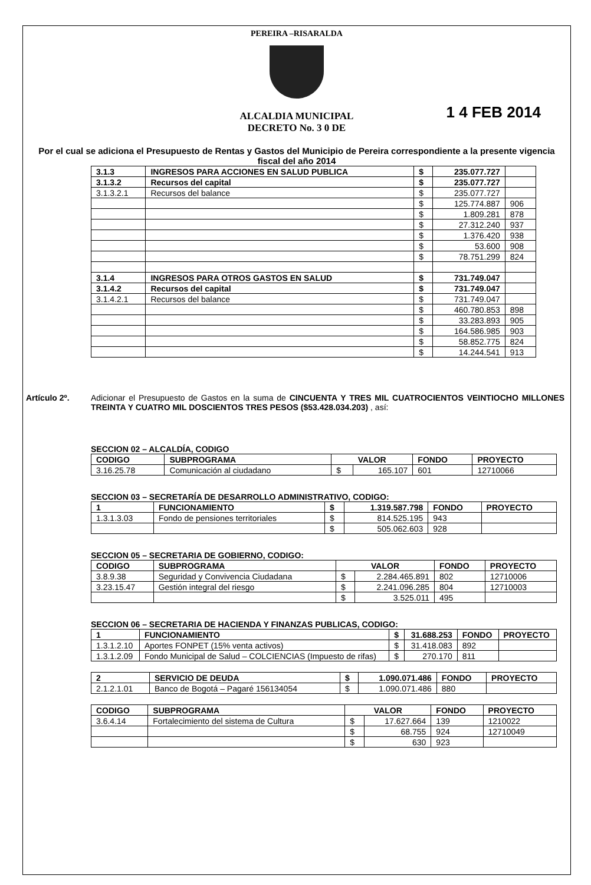PEREIRA –RISARALDA
ALCALDIA MUNICIPAL
DECRETO No. 3 0 DE
1 4 FEB 2014
Por el cual se adiciona el Presupuesto de Rentas y Gastos del Municipio de Pereira correspondiente a la presente vigencia fiscal del año 2014
| 3.1.3 | INGRESOS PARA ACCIONES EN SALUD PUBLICA | $ | 235.077.727 | |
| 3.1.3.2 | Recursos del capital | $ | 235.077.727 | |
| 3.1.3.2.1 | Recursos del balance | $ | 235.077.727 | |
| | | $ | 125.774.887 | 906 |
| | | $ | 1.809.281 | 878 |
| | | $ | 27.312.240 | 937 |
| | | $ | 1.376.420 | 938 |
| | | $ | 53.600 | 908 |
| | | $ | 78.751.299 | 824 |
| 3.1.4 | INGRESOS PARA OTROS GASTOS EN SALUD | $ | 731.749.047 | |
| 3.1.4.2 | Recursos del capital | $ | 731.749.047 | |
| 3.1.4.2.1 | Recursos del balance | $ | 731.749.047 | |
| | | $ | 460.780.853 | 898 |
| | | $ | 33.283.893 | 905 |
| | | $ | 164.586.985 | 903 |
| | | $ | 58.852.775 | 824 |
| | | $ | 14.244.541 | 913 |
Artículo 2º. Adicionar el Presupuesto de Gastos en la suma de CINCUENTA Y TRES MIL CUATROCIENTOS VEINTIOCHO MILLONES TREINTA Y CUATRO MIL DOSCIENTOS TRES PESOS ($53.428.034.203) , así:
SECCION 02 – ALCALDÍA, CODIGO
| CODIGO | SUBPROGRAMA | VALOR | | FONDO | PROYECTO |
| --- | --- | --- | --- | --- | --- |
| 3.16.25.78 | Comunicación al ciudadano | $ | 165.107 | 601 | 12710066 |
SECCION 03 – SECRETARÍA DE DESARROLLO ADMINISTRATIVO, CODIGO:
| 1 | FUNCIONAMIENTO | $ | 1.319.587.798 | FONDO | PROYECTO |
| --- | --- | --- | --- | --- | --- |
| 1.3.1.3.03 | Fondo de pensiones territoriales | $ | 814.525.195 | 943 | |
| | | $ | 505.062.603 | 928 | |
SECCION 05 – SECRETARIA DE GOBIERNO, CODIGO:
| CODIGO | SUBPROGRAMA | VALOR | | FONDO | PROYECTO |
| --- | --- | --- | --- | --- | --- |
| 3.8.9.38 | Seguridad y Convivencia Ciudadana | $ | 2.284.465.891 | 802 | 12710006 |
| 3.23.15.47 | Gestión integral del riesgo | $ | 2.241.096.285 | 804 | 12710003 |
| | | $ | 3.525.011 | 495 | |
SECCION 06 – SECRETARIA DE HACIENDA Y FINANZAS PUBLICAS, CODIGO:
| 1 | FUNCIONAMIENTO | $ | 31.688.253 | FONDO | PROYECTO |
| --- | --- | --- | --- | --- | --- |
| 1.3.1.2.10 | Aportes FONPET (15% venta activos) | $ | 31.418.083 | 892 | |
| 1.3.1.2.09 | Fondo Municipal de Salud – COLCIENCIAS (Impuesto de rifas) | $ | 270.170 | 811 | |
| 2 | SERVICIO DE DEUDA | $ | 1.090.071.486 | FONDO | PROYECTO |
| --- | --- | --- | --- | --- | --- |
| 2.1.2.1.01 | Banco de Bogotá – Pagaré 156134054 | $ | 1.090.071.486 | 880 | |
| CODIGO | SUBPROGRAMA | VALOR | | FONDO | PROYECTO |
| --- | --- | --- | --- | --- | --- |
| 3.6.4.14 | Fortalecimiento del sistema de Cultura | $ | 17.627.664 | 139 | 1210022 |
| | | $ | 68.755 | 924 | 12710049 |
| | | $ | 630 | 923 | |